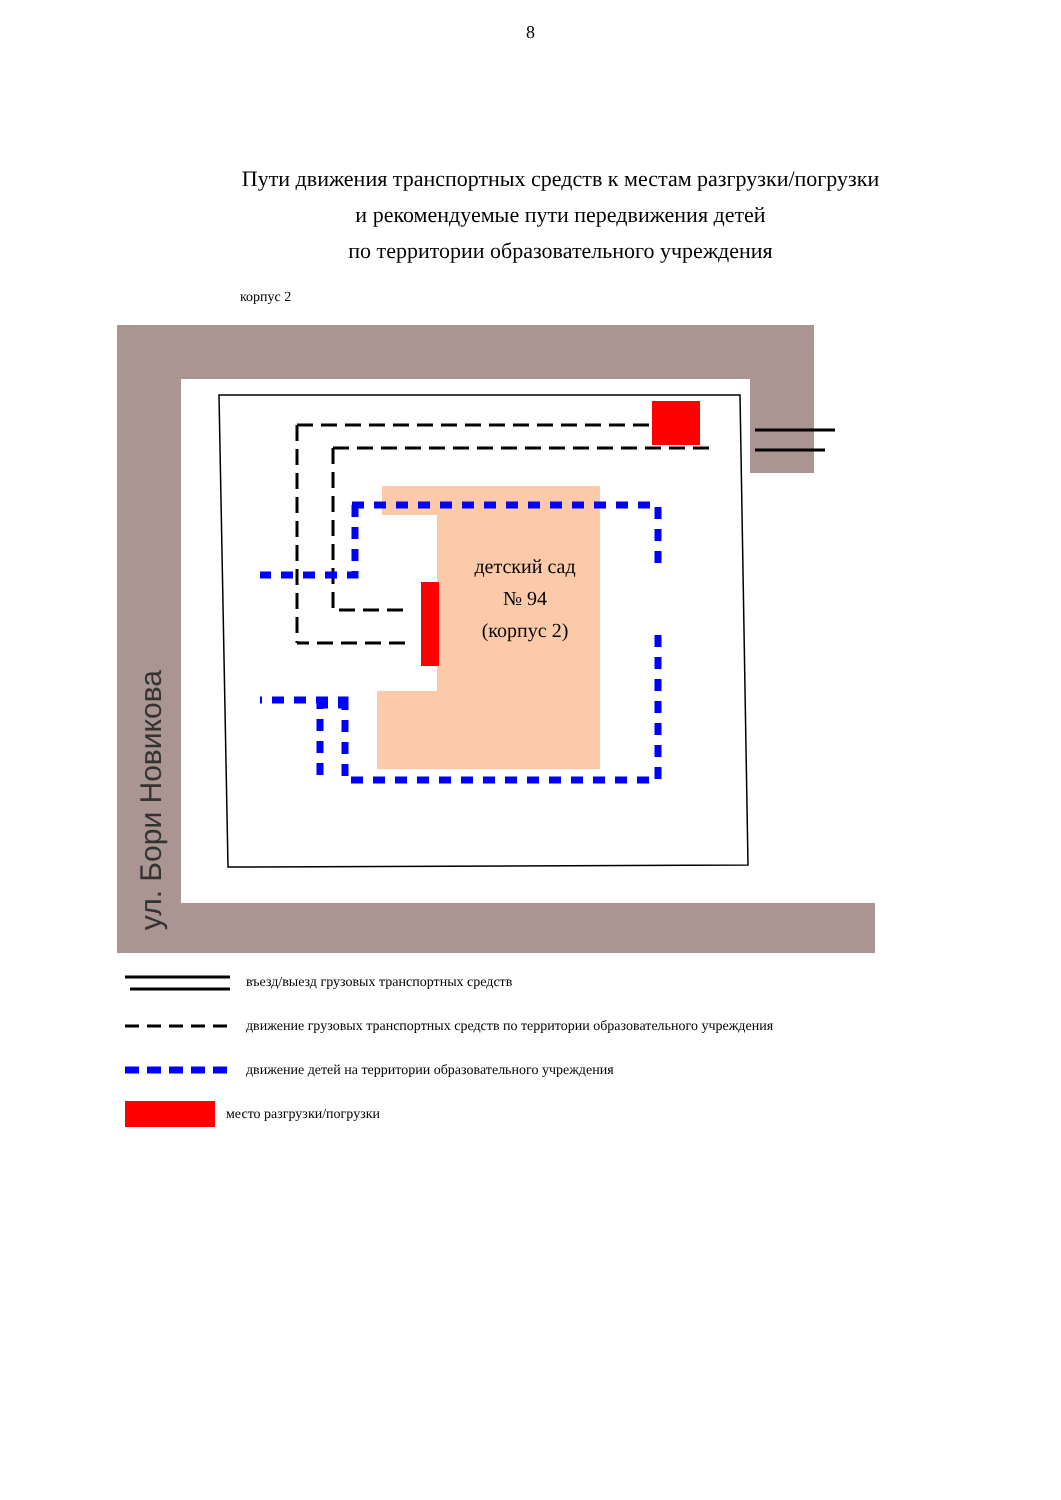8
Пути движения транспортных средств к местам разгрузки/погрузки
и рекомендуемые пути передвижения детей
по территории образовательного учреждения
корпус 2
ул. Бори Новикова
детский сад
№ 94
(корпус 2)
въезд/выезд грузовых транспортных средств
движение грузовых транспортных средств по территории образовательного учреждения
движение детей на территории образовательного учреждения
место разгрузки/погрузки